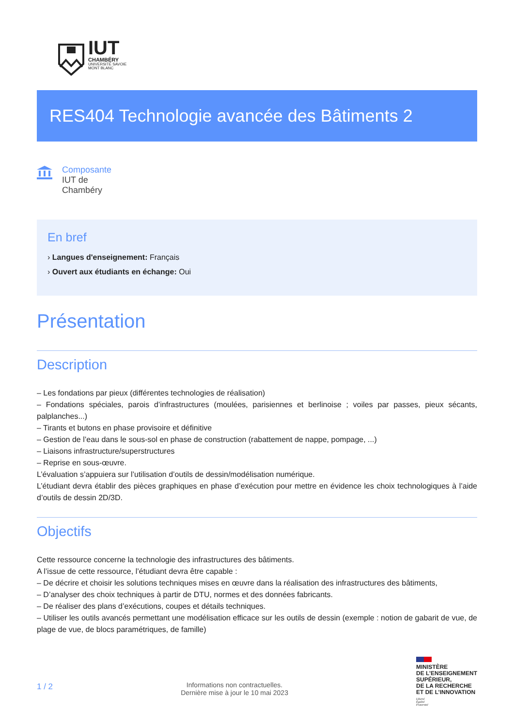IUT
CHAMBÉRY
UNIVERSITÉ SAVOIE
MONT BLANC
RES404 Technologie avancée des Bâtiments 2
Composante
IUT de
Chambéry
En bref
› Langues d'enseignement: Français
› Ouvert aux étudiants en échange: Oui
Présentation
Description
– Les fondations par pieux (différentes technologies de réalisation)
– Fondations spéciales, parois d’infrastructures (moulées, parisiennes et berlinoise ; voiles par passes, pieux sécants, palplanches...)
– Tirants et butons en phase provisoire et définitive
– Gestion de l’eau dans le sous-sol en phase de construction (rabattement de nappe, pompage, ...)
– Liaisons infrastructure/superstructures
– Reprise en sous-œuvre.
L’évaluation s’appuiera sur l’utilisation d’outils de dessin/modélisation numérique.
L’étudiant devra établir des pièces graphiques en phase d’exécution pour mettre en évidence les choix technologiques à l’aide d’outils de dessin 2D/3D.
Objectifs
Cette ressource concerne la technologie des infrastructures des bâtiments.
A l’issue de cette ressource, l’étudiant devra être capable :
– De décrire et choisir les solutions techniques mises en œuvre dans la réalisation des infrastructures des bâtiments,
– D’analyser des choix techniques à partir de DTU, normes et des données fabricants.
– De réaliser des plans d’exécutions, coupes et détails techniques.
– Utiliser les outils avancés permettant une modélisation efficace sur les outils de dessin (exemple : notion de gabarit de vue, de plage de vue, de blocs paramétriques, de famille)
1 / 2
Informations non contractuelles.
Dernière mise à jour le 10 mai 2023
MINISTÈRE
DE L’ENSEIGNEMENT
SUPÉRIEUR,
DE LA RECHERCHE
ET DE L’INNOVATION
Liberté
Égalité
Fraternité